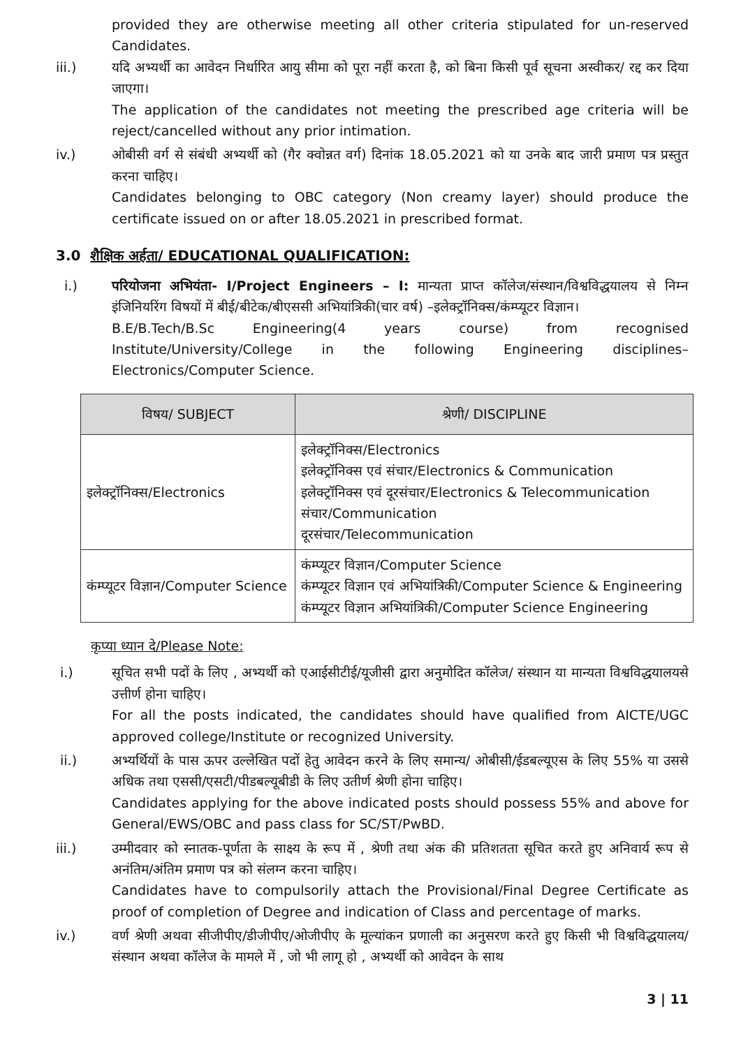provided they are otherwise meeting all other criteria stipulated for un-reserved Candidates.
iii.) यदि अभ्यर्थी का आवेदन निर्धारित आयु सीमा को पूरा नहीं करता है, को बिना किसी पूर्व सूचना अस्वीकर/ रद्द कर दिया जाएगा।
The application of the candidates not meeting the prescribed age criteria will be reject/cancelled without any prior intimation.
iv.) ओबीसी वर्ग से संबंधी अभ्यर्थी को (गैर क्वोन्नत वर्ग) दिनांक 18.05.2021 को या उनके बाद जारी प्रमाण पत्र प्रस्तुत करना चाहिए।
Candidates belonging to OBC category (Non creamy layer) should produce the certificate issued on or after 18.05.2021 in prescribed format.
3.0 शैक्षिक अर्हता/ EDUCATIONAL QUALIFICATION:
i.) परियोजना अभियंता- I/Project Engineers – I: मान्यता प्राप्त कॉलेज/संस्थान/विश्वविद्धयालय से निम्न इंजिनियरिंग विषयों में बीई/बीटेक/बीएससी अभियांत्रिकी(चार वर्ष) –इलेक्ट्रॉनिक्स/कंम्प्यूटर विज्ञान।
B.E/B.Tech/B.Sc Engineering(4 years course) from recognised Institute/University/College in the following Engineering disciplines– Electronics/Computer Science.
| विषय/ SUBJECT | श्रेणी/ DISCIPLINE |
| --- | --- |
| इलेक्ट्रॉनिक्स/Electronics | इलेक्ट्रॉनिक्स/Electronics इलेक्ट्रॉनिक्स एवं संचार/Electronics & Communication इलेक्ट्रॉनिक्स एवं दूरसंचार/Electronics & Telecommunication संचार/Communication दूरसंचार/Telecommunication |
| कंम्प्यूटर विज्ञान/Computer Science | कंम्प्यूटर विज्ञान/Computer Science कंम्प्यूटर विज्ञान एवं अभियांत्रिकी/Computer Science & Engineering कंम्प्यूटर विज्ञान अभियांत्रिकी/Computer Science Engineering |
कृप्या ध्यान दे/Please Note:
i.) सूचित सभी पदों के लिए , अभ्यर्थी को एआईसीटीई/यूजीसी द्वारा अनुमोदित कॉलेज/ संस्थान या मान्यता विश्वविद्धयालयसे उत्तीर्ण होना चाहिए।
For all the posts indicated, the candidates should have qualified from AICTE/UGC approved college/Institute or recognized University.
ii.) अभ्यर्थियों के पास ऊपर उल्लेखित पदों हेतु आवेदन करने के लिए समान्य/ ओबीसी/ईडबल्यूएस के लिए 55% या उससे अधिक तथा एससी/एसटी/पीडबल्यूबीडी के लिए उतीर्ण श्रेणी होना चाहिए।
Candidates applying for the above indicated posts should possess 55% and above for General/EWS/OBC and pass class for SC/ST/PwBD.
iii.) उम्मीदवार को स्नातक-पूर्णता के साक्ष्य के रूप में , श्रेणी तथा अंक की प्रतिशतता सूचित करते हुए अनिवार्य रूप से अनंतिम/अंतिम प्रमाण पत्र को संलग्न करना चाहिए।
Candidates have to compulsorily attach the Provisional/Final Degree Certificate as proof of completion of Degree and indication of Class and percentage of marks.
iv.) वर्ण श्रेणी अथवा सीजीपीए/डीजीपीए/ओजीपीए के मूल्यांकन प्रणाली का अनुसरण करते हुए किसी भी विश्वविद्धयालय/संस्थान अथवा कॉलेज के मामले में , जो भी लागू हो , अभ्यर्थी को आवेदन के साथ
3 | 11